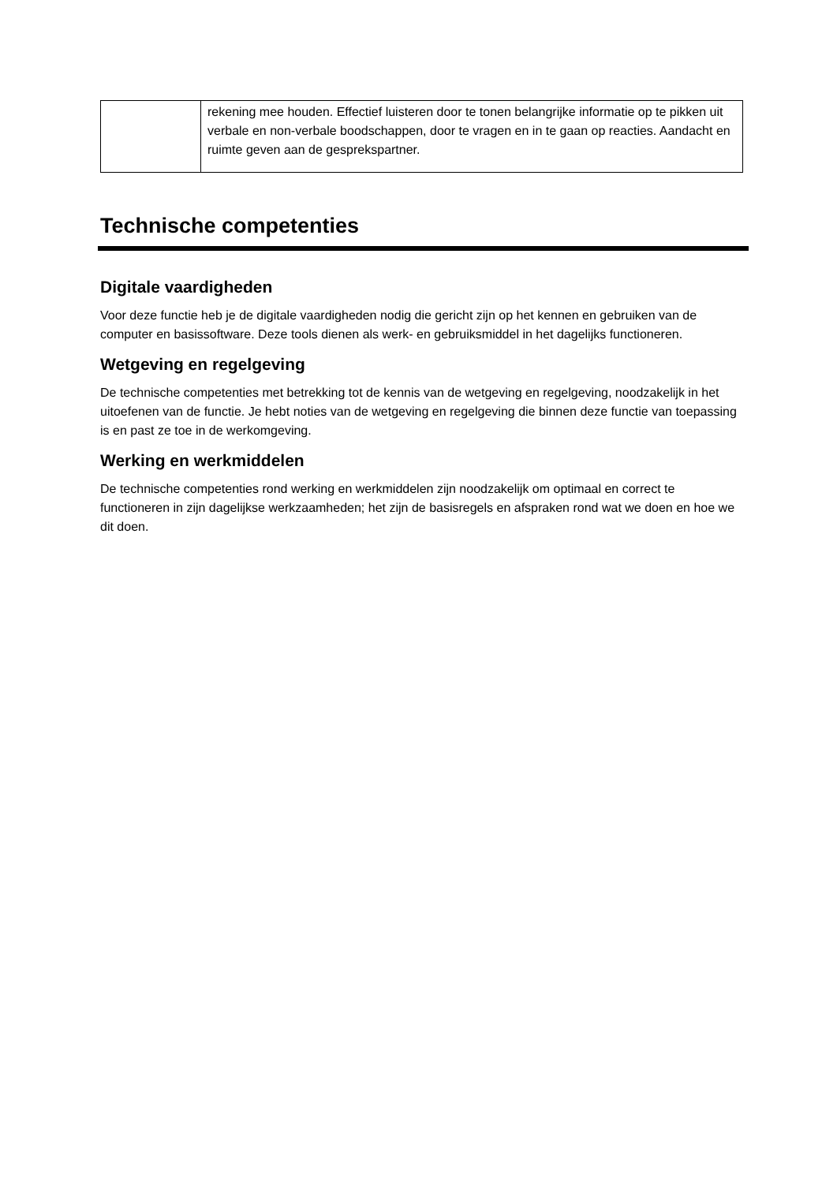| | rekening mee houden. Effectief luisteren door te tonen belangrijke informatie op te pikken uit verbale en non-verbale boodschappen, door te vragen en in te gaan op reacties. Aandacht en ruimte geven aan de gesprekspartner. |
Technische competenties
Digitale vaardigheden
Voor deze functie heb je de digitale vaardigheden nodig die gericht zijn op het kennen en gebruiken van de computer en basissoftware. Deze tools dienen als werk- en gebruiksmiddel in het dagelijks functioneren.
Wetgeving en regelgeving
De technische competenties met betrekking tot de kennis van de wetgeving en regelgeving, noodzakelijk in het uitoefenen van de functie. Je hebt noties van de wetgeving en regelgeving die binnen deze functie van toepassing is en past ze toe in de werkomgeving.
Werking en werkmiddelen
De technische competenties rond werking en werkmiddelen zijn noodzakelijk om optimaal en correct te functioneren in zijn dagelijkse werkzaamheden; het zijn de basisregels en afspraken rond wat we doen en hoe we dit doen.